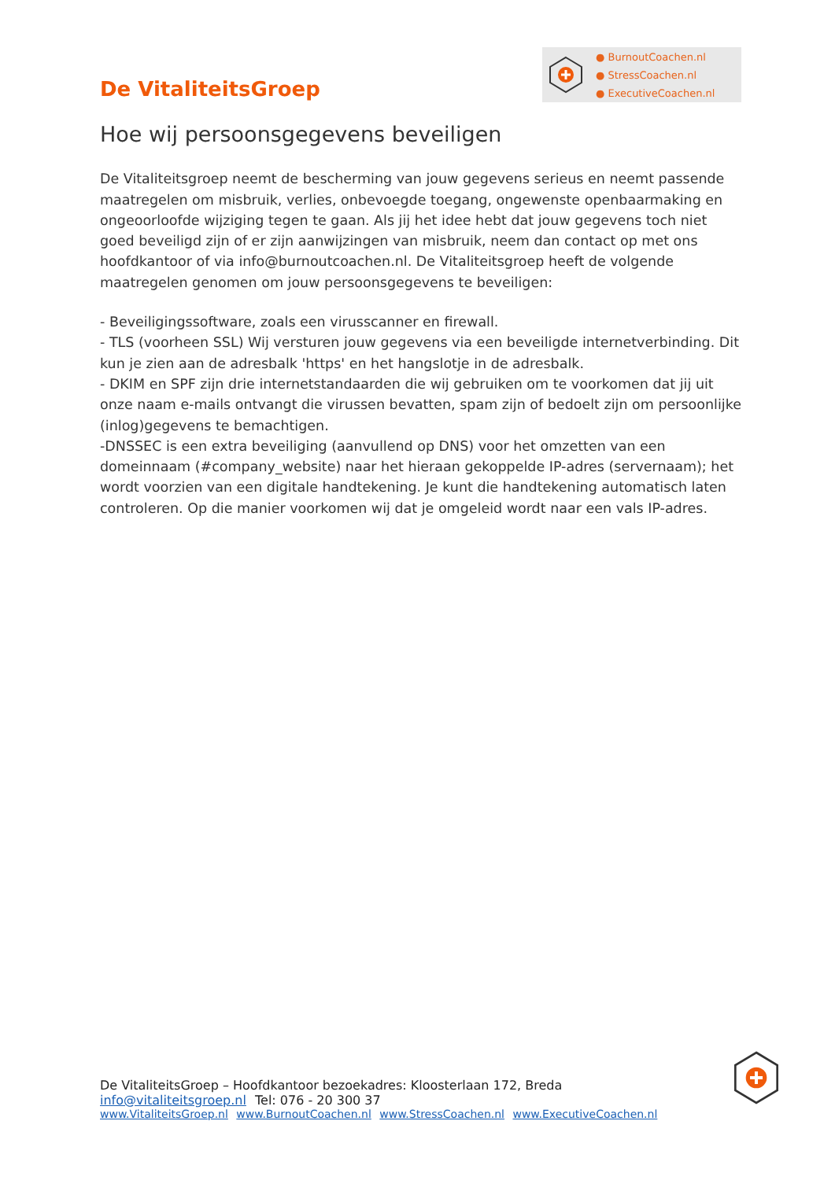De VitaliteitsGroep
● BurnoutCoachen.nl
● StressCoachen.nl
● ExecutiveCoachen.nl
Hoe wij persoonsgegevens beveiligen
De Vitaliteitsgroep neemt de bescherming van jouw gegevens serieus en neemt passende maatregelen om misbruik, verlies, onbevoegde toegang, ongewenste openbaarmaking en ongeoorloofde wijziging tegen te gaan. Als jij het idee hebt dat jouw gegevens toch niet goed beveiligd zijn of er zijn aanwijzingen van misbruik, neem dan contact op met ons hoofdkantoor of via info@burnoutcoachen.nl. De Vitaliteitsgroep heeft de volgende maatregelen genomen om jouw persoonsgegevens te beveiligen:
- Beveiligingssoftware, zoals een virusscanner en firewall.
- TLS (voorheen SSL) Wij versturen jouw gegevens via een beveiligde internetverbinding. Dit kun je zien aan de adresbalk 'https' en het hangslotje in de adresbalk.
- DKIM en SPF zijn drie internetstandaarden die wij gebruiken om te voorkomen dat jij uit onze naam e-mails ontvangt die virussen bevatten, spam zijn of bedoelt zijn om persoonlijke (inlog)gegevens te bemachtigen.
-DNSSEC is een extra beveiliging (aanvullend op DNS) voor het omzetten van een domeinnaam (#company_website) naar het hieraan gekoppelde IP-adres (servernaam); het wordt voorzien van een digitale handtekening. Je kunt die handtekening automatisch laten controleren. Op die manier voorkomen wij dat je omgeleid wordt naar een vals IP-adres.
De VitaliteitsGroep – Hoofdkantoor bezoekadres: Kloosterlaan 172, Breda
info@vitaliteitsgroep.nl Tel: 076 - 20 300 37
www.VitaliteitsGroep.nl www.BurnoutCoachen.nl www.StressCoachen.nl www.ExecutiveCoachen.nl